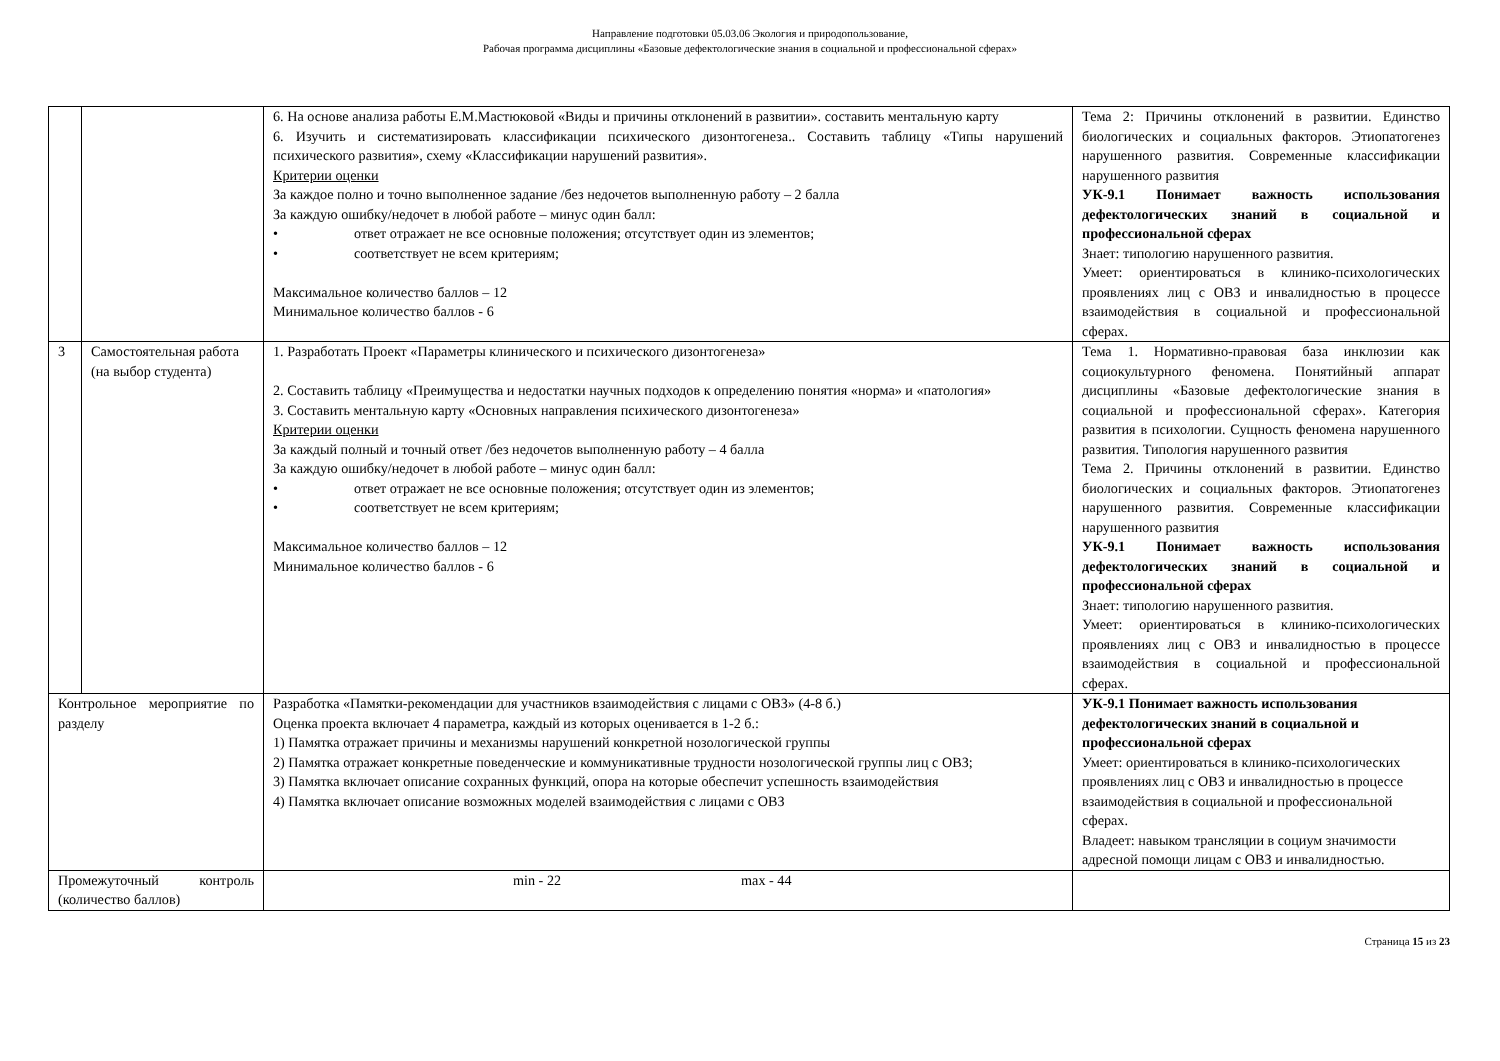Направление подготовки 05.03.06 Экология и природопользование,
Рабочая программа дисциплины «Базовые дефектологические знания в социальной и профессиональной сферах»
| | | 6. На основе анализа работы Е.М.Мастюковой «Виды и причины отклонений в развитии». составить ментальную карту 6. Изучить и систематизировать классификации психического дизонтогенеза.. Составить таблицу «Типы нарушений психического развития», схему «Классификации нарушений развития». Критерии оценки За каждое полно и точно выполненное задание /без недочетов выполненную работу – 2 балла За каждую ошибку/недочет в любой работе – минус один балл: • ответ отражает не все основные положения; отсутствует один из элементов; • соответствует не всем критериям; Максимальное количество баллов – 12 Минимальное количество баллов - 6 | Тема 2: Причины отклонений в развитии. Единство биологических и социальных факторов. Этиопатогенез нарушенного развития. Современные классификации нарушенного развития УК-9.1 Понимает важность использования дефектологических знаний в социальной и профессиональной сферах Знает: типологию нарушенного развития. Умеет: ориентироваться в клинико-психологических проявлениях лиц с ОВЗ и инвалидностью в процессе взаимодействия в социальной и профессиональной сферах. |
| 3 | Самостоятельная работа (на выбор студента) | 1. Разработать Проект «Параметры клинического и психического дизонтогенеза» 2. Составить таблицу «Преимущества и недостатки научных подходов к определению понятия «норма» и «патология» 3. Составить ментальную карту «Основных направления психического дизонтогенеза» Критерии оценки За каждый полный и точный ответ /без недочетов выполненную работу – 4 балла За каждую ошибку/недочет в любой работе – минус один балл: • ответ отражает не все основные положения; отсутствует один из элементов; • соответствует не всем критериям; Максимальное количество баллов – 12 Минимальное количество баллов - 6 | Тема 1. Нормативно-правовая база инклюзии как социокультурного феномена. Понятийный аппарат дисциплины «Базовые дефектологические знания в социальной и профессиональной сферах». Категория развития в психологии. Сущность феномена нарушенного развития. Типология нарушенного развития Тема 2. Причины отклонений в развитии. Единство биологических и социальных факторов. Этиопатогенез нарушенного развития. Современные классификации нарушенного развития УК-9.1 Понимает важность использования дефектологических знаний в социальной и профессиональной сферах Знает: типологию нарушенного развития. Умеет: ориентироваться в клинико-психологических проявлениях лиц с ОВЗ и инвалидностью в процессе взаимодействия в социальной и профессиональной сферах. |
| Контрольное мероприятие по разделу | | Разработка «Памятки-рекомендации для участников взаимодействия с лицами с ОВЗ» (4-8 б.) Оценка проекта включает 4 параметра, каждый из которых оценивается в 1-2 б.: 1) Памятка отражает причины и механизмы нарушений конкретной нозологической группы 2) Памятка отражает конкретные поведенческие и коммуникативные трудности нозологической группы лиц с ОВЗ; 3) Памятка включает описание сохранных функций, опора на которые обеспечит успешность взаимодействия 4) Памятка включает описание возможных моделей взаимодействия с лицами с ОВЗ | УК-9.1 Понимает важность использования дефектологических знаний в социальной и профессиональной сферах Умеет: ориентироваться в клинико-психологических проявлениях лиц с ОВЗ и инвалидностью в процессе взаимодействия в социальной и профессиональной сферах. Владеет: навыком трансляции в социум значимости адресной помощи лицам с ОВЗ и инвалидностью. |
| Промежуточный контроль (количество баллов) | | min - 22 max - 44 | |
Страница 15 из 23